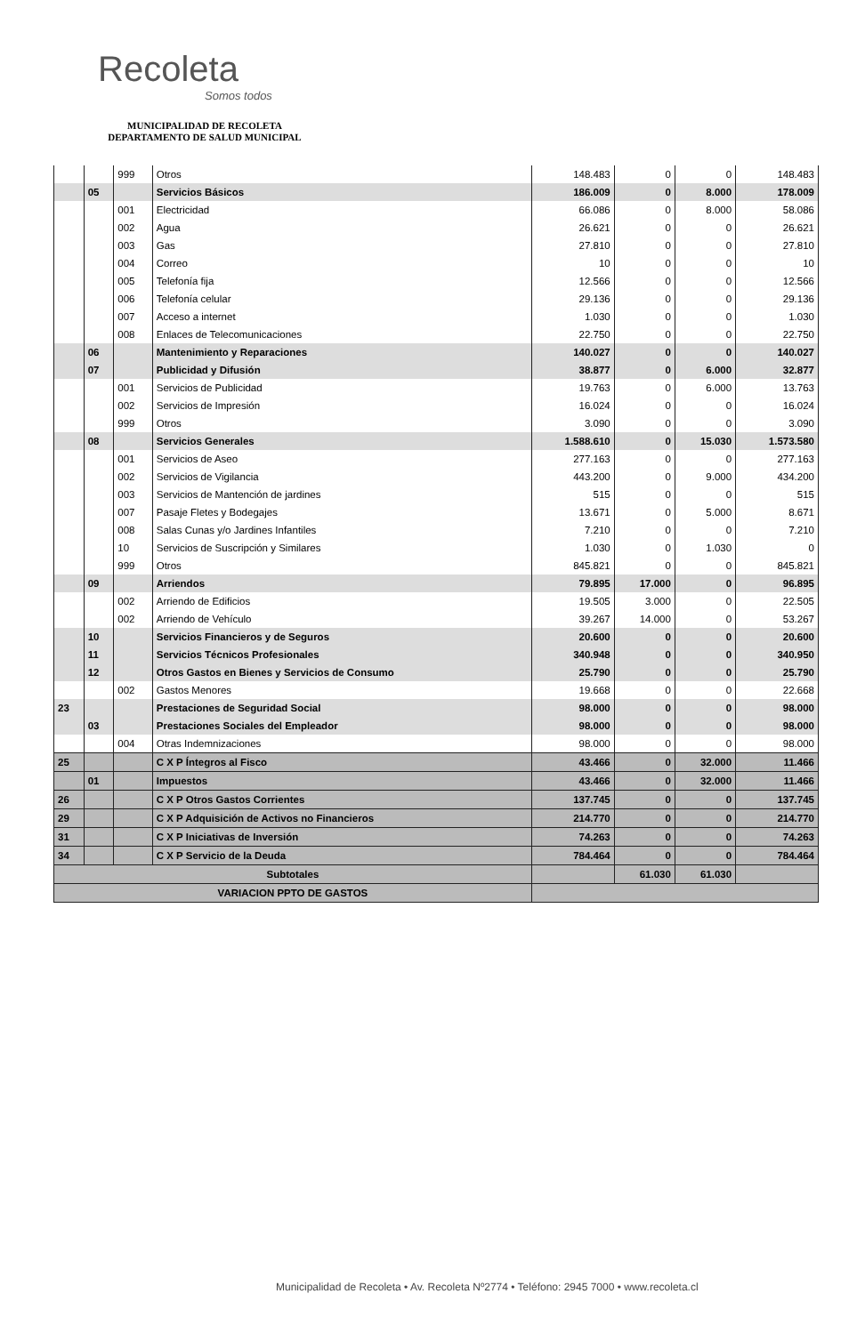Recoleta
Somos todos
MUNICIPALIDAD DE RECOLETA
DEPARTAMENTO DE SALUD MUNICIPAL
| | | 999 | Otros | 148.483 | 0 | 0 | 148.483 |
| | 05 | | Servicios Básicos | 186.009 | 0 | 8.000 | 178.009 |
| | | 001 | Electricidad | 66.086 | 0 | 8.000 | 58.086 |
| | | 002 | Agua | 26.621 | 0 | 0 | 26.621 |
| | | 003 | Gas | 27.810 | 0 | 0 | 27.810 |
| | | 004 | Correo | 10 | 0 | 0 | 10 |
| | | 005 | Telefonía fija | 12.566 | 0 | 0 | 12.566 |
| | | 006 | Telefonía celular | 29.136 | 0 | 0 | 29.136 |
| | | 007 | Acceso a internet | 1.030 | 0 | 0 | 1.030 |
| | | 008 | Enlaces de Telecomunicaciones | 22.750 | 0 | 0 | 22.750 |
| | 06 | | Mantenimiento y Reparaciones | 140.027 | 0 | 0 | 140.027 |
| | 07 | | Publicidad y Difusión | 38.877 | 0 | 6.000 | 32.877 |
| | | 001 | Servicios de Publicidad | 19.763 | 0 | 6.000 | 13.763 |
| | | 002 | Servicios de Impresión | 16.024 | 0 | 0 | 16.024 |
| | | 999 | Otros | 3.090 | 0 | 0 | 3.090 |
| | 08 | | Servicios Generales | 1.588.610 | 0 | 15.030 | 1.573.580 |
| | | 001 | Servicios de Aseo | 277.163 | 0 | 0 | 277.163 |
| | | 002 | Servicios de Vigilancia | 443.200 | 0 | 9.000 | 434.200 |
| | | 003 | Servicios de Mantención de jardines | 515 | 0 | 0 | 515 |
| | | 007 | Pasaje Fletes y Bodegajes | 13.671 | 0 | 5.000 | 8.671 |
| | | 008 | Salas Cunas y/o Jardines Infantiles | 7.210 | 0 | 0 | 7.210 |
| | | 10 | Servicios de Suscripción y Similares | 1.030 | 0 | 1.030 | 0 |
| | | 999 | Otros | 845.821 | 0 | 0 | 845.821 |
| | 09 | | Arriendos | 79.895 | 17.000 | 0 | 96.895 |
| | | 002 | Arriendo de Edificios | 19.505 | 3.000 | 0 | 22.505 |
| | | 002 | Arriendo de Vehículo | 39.267 | 14.000 | 0 | 53.267 |
| | 10 | | Servicios Financieros y de Seguros | 20.600 | 0 | 0 | 20.600 |
| | 11 | | Servicios Técnicos Profesionales | 340.948 | 0 | 0 | 340.950 |
| | 12 | | Otros Gastos en Bienes y Servicios de Consumo | 25.790 | 0 | 0 | 25.790 |
| | | 002 | Gastos Menores | 19.668 | 0 | 0 | 22.668 |
| 23 | | | Prestaciones de Seguridad Social | 98.000 | 0 | 0 | 98.000 |
| | 03 | | Prestaciones Sociales del Empleador | 98.000 | 0 | 0 | 98.000 |
| | | 004 | Otras Indemnizaciones | 98.000 | 0 | 0 | 98.000 |
| 25 | | | C X P Íntegros al Fisco | 43.466 | 0 | 32.000 | 11.466 |
| | 01 | | Impuestos | 43.466 | 0 | 32.000 | 11.466 |
| 26 | | | C X P Otros Gastos Corrientes | 137.745 | 0 | 0 | 137.745 |
| 29 | | | C X P Adquisición de Activos no Financieros | 214.770 | 0 | 0 | 214.770 |
| 31 | | | C X P Iniciativas de Inversión | 74.263 | 0 | 0 | 74.263 |
| 34 | | | C X P Servicio de la Deuda | 784.464 | 0 | 0 | 784.464 |
| Subtotales | | | | | 61.030 | 61.030 | |
| VARIACION PPTO DE GASTOS | | | | | | | |
Municipalidad de Recoleta • Av. Recoleta Nº2774 • Teléfono: 2945 7000 • www.recoleta.cl